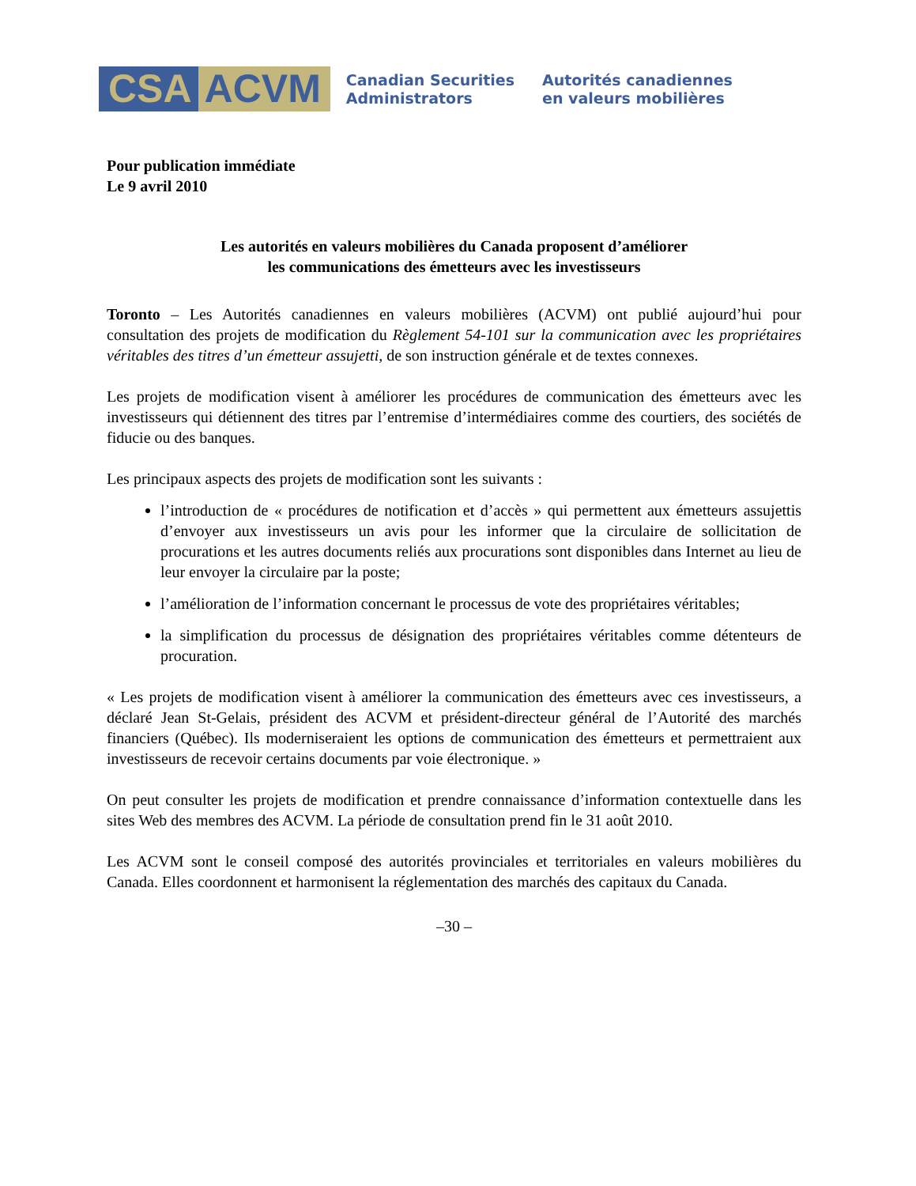CSA ACVM
Canadian Securities
Administrators
Autorités canadiennes
en valeurs mobilières
Pour publication immédiate
Le 9 avril 2010
Les autorités en valeurs mobilières du Canada proposent d’améliorer
les communications des émetteurs avec les investisseurs
Toronto – Les Autorités canadiennes en valeurs mobilières (ACVM) ont publié aujourd’hui pour consultation des projets de modification du Règlement 54-101 sur la communication avec les propriétaires véritables des titres d’un émetteur assujetti, de son instruction générale et de textes connexes.
Les projets de modification visent à améliorer les procédures de communication des émetteurs avec les investisseurs qui détiennent des titres par l’entremise d’intermédiaires comme des courtiers, des sociétés de fiducie ou des banques.
Les principaux aspects des projets de modification sont les suivants :
l’introduction de « procédures de notification et d’accès » qui permettent aux émetteurs assujettis d’envoyer aux investisseurs un avis pour les informer que la circulaire de sollicitation de procurations et les autres documents reliés aux procurations sont disponibles dans Internet au lieu de leur envoyer la circulaire par la poste;
l’amélioration de l’information concernant le processus de vote des propriétaires véritables;
la simplification du processus de désignation des propriétaires véritables comme détenteurs de procuration.
« Les projets de modification visent à améliorer la communication des émetteurs avec ces investisseurs, a déclaré Jean St-Gelais, président des ACVM et président-directeur général de l’Autorité des marchés financiers (Québec). Ils moderniseraient les options de communication des émetteurs et permettraient aux investisseurs de recevoir certains documents par voie électronique. »
On peut consulter les projets de modification et prendre connaissance d’information contextuelle dans les sites Web des membres des ACVM. La période de consultation prend fin le 31 août 2010.
Les ACVM sont le conseil composé des autorités provinciales et territoriales en valeurs mobilières du Canada. Elles coordonnent et harmonisent la réglementation des marchés des capitaux du Canada.
–30 –